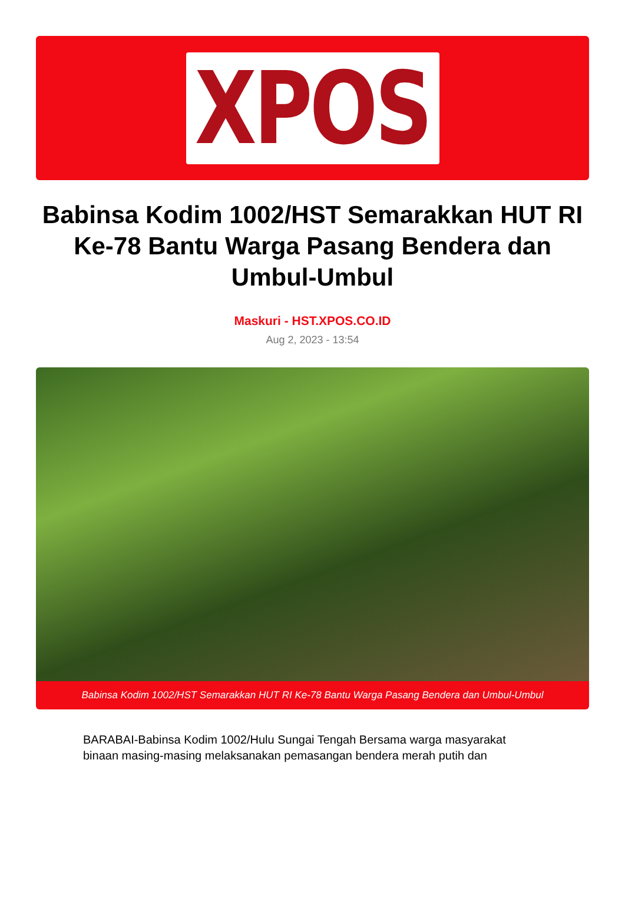XPOS
Babinsa Kodim 1002/HST Semarakkan HUT RI Ke-78 Bantu Warga Pasang Bendera dan Umbul-Umbul
Maskuri - HST.XPOS.CO.ID
Aug 2, 2023 - 13:54
Babinsa Kodim 1002/HST Semarakkan HUT RI Ke-78 Bantu Warga Pasang Bendera dan Umbul-Umbul
BARABAI-Babinsa Kodim 1002/Hulu Sungai Tengah Bersama warga masyarakat binaan masing-masing melaksanakan pemasangan bendera merah putih dan